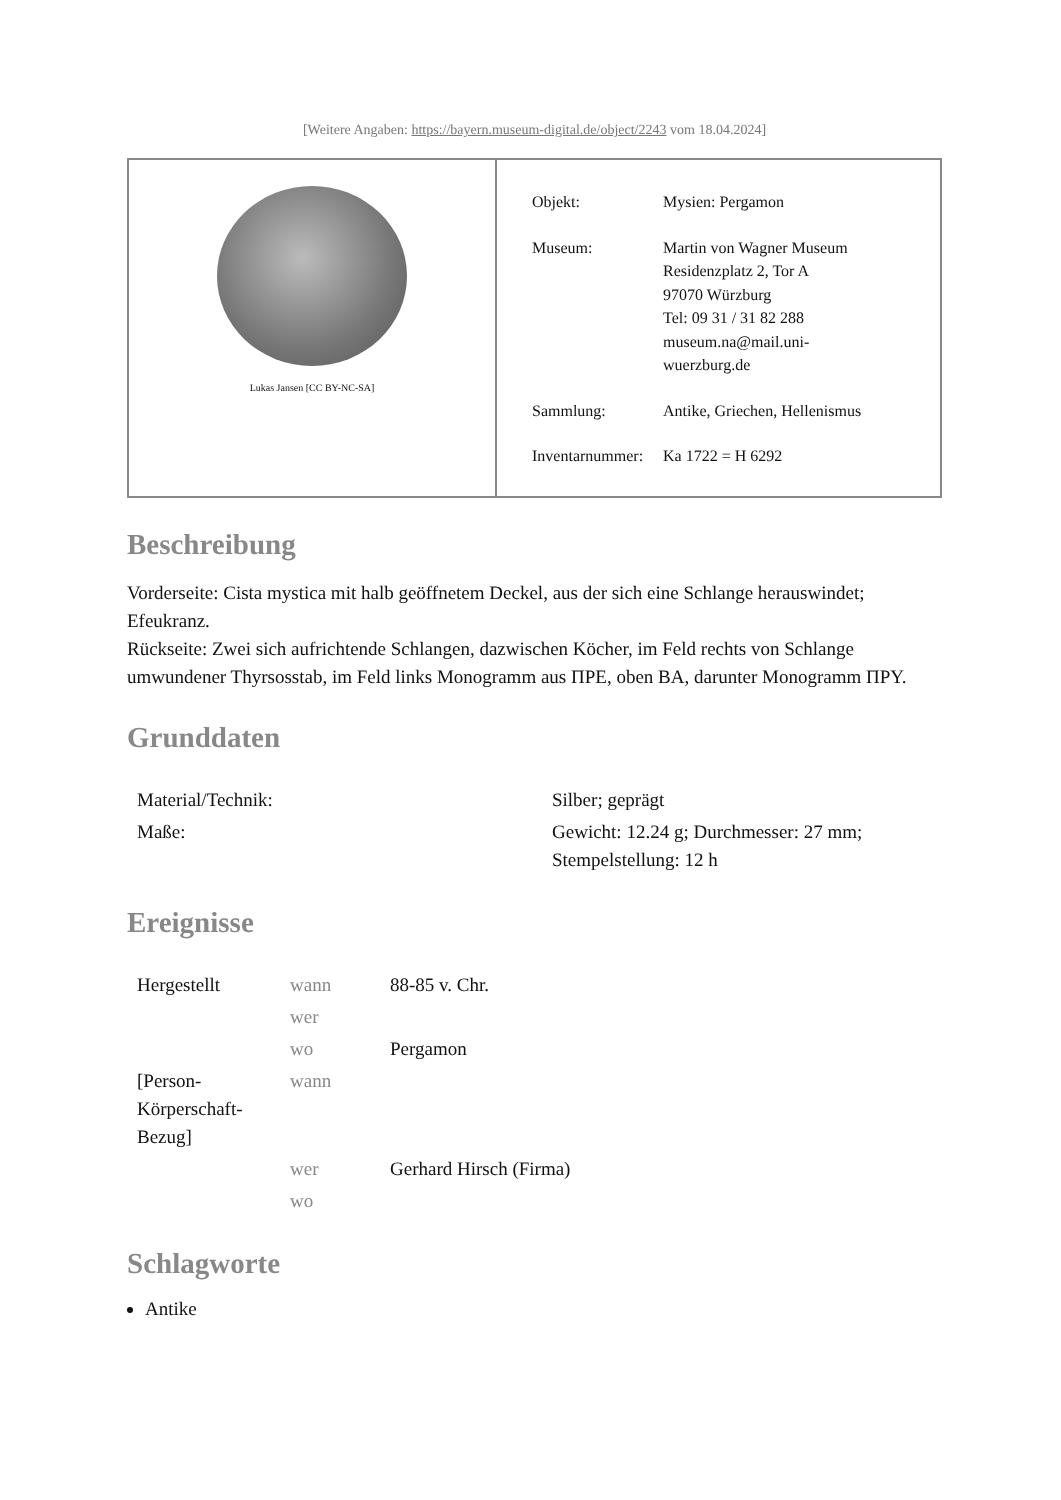[Weitere Angaben: https://bayern.museum-digital.de/object/2243 vom 18.04.2024]
Lukas Jansen [CC BY-NC-SA]
| Objekt: | Mysien: Pergamon |
| Museum: | Martin von Wagner Museum Residenzplatz 2, Tor A 97070 Würzburg Tel: 09 31 / 31 82 288 museum.na@mail.uni- wuerzburg.de |
| Sammlung: | Antike, Griechen, Hellenismus |
| Inventarnummer: | Ka 1722 = H 6292 |
Beschreibung
Vorderseite: Cista mystica mit halb geöffnetem Deckel, aus der sich eine Schlange herauswindet; Efeukranz.
Rückseite: Zwei sich aufrichtende Schlangen, dazwischen Köcher, im Feld rechts von Schlange umwundener Thyrsosstab, im Feld links Monogramm aus ΠΡΕ, oben ΒΑ, darunter Monogramm ΠΡΥ.
Grunddaten
| Material/Technik: | Silber; geprägt |
| Maße: | Gewicht: 12.24 g; Durchmesser: 27 mm; Stempelstellung: 12 h |
Ereignisse
| Hergestellt | wann | 88-85 v. Chr. |
| | wer | |
| | wo | Pergamon |
| [Person-Körperschaft-Bezug] | wann | |
| | wer | Gerhard Hirsch (Firma) |
| | wo | |
Schlagworte
Antike